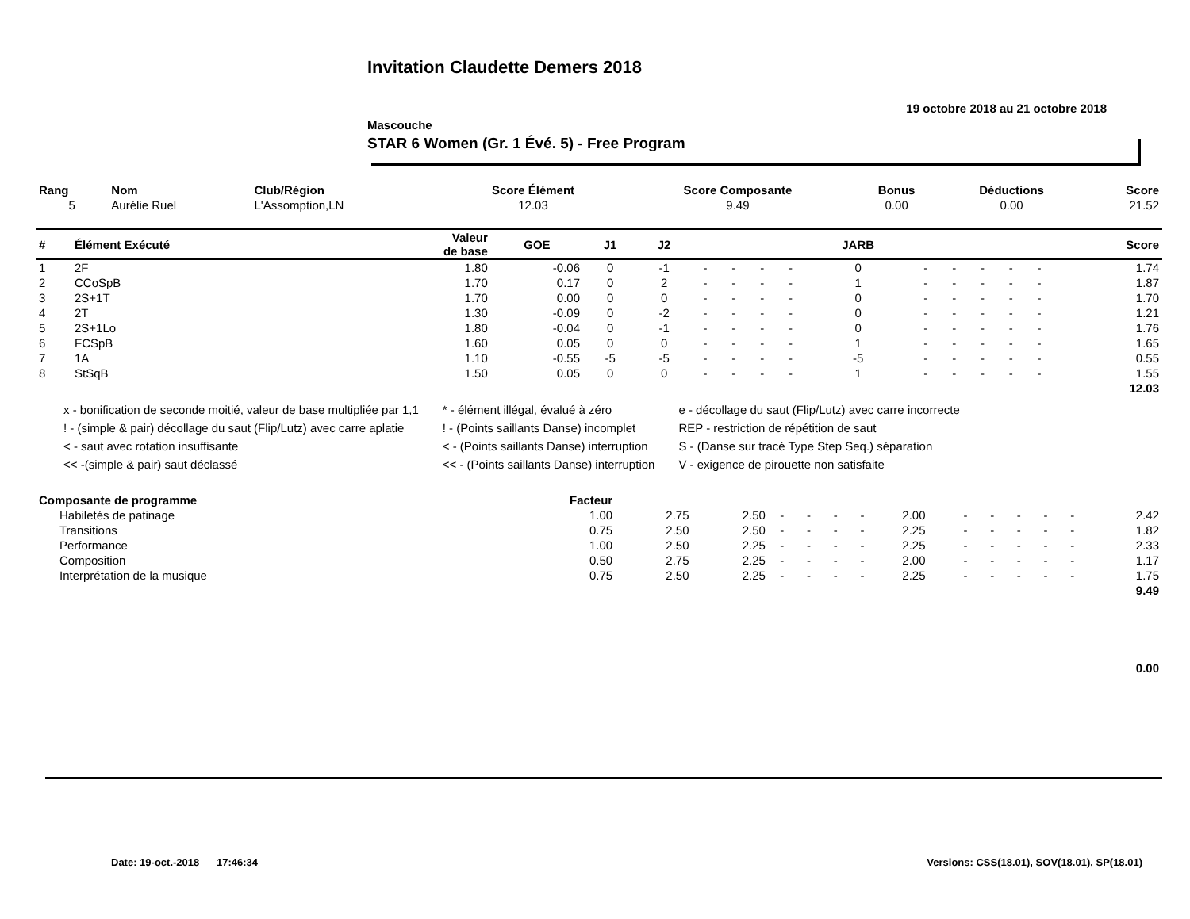Invitation Claudette Demers 2018
19 octobre 2018 au 21 octobre 2018
Mascouche
STAR 6 Women (Gr. 1 Évé. 5) - Free Program
| Rang | Nom | Club/Région | Score Élément | Score Composante | Bonus | Déductions | Score |
| --- | --- | --- | --- | --- | --- | --- | --- |
| 5 | Aurélie Ruel | L'Assomption,LN | 12.03 | 9.49 | 0.00 | 0.00 | 21.52 |
| # | Élément Exécuté | Valeur de base | GOE | J1 | J2 | | | | | JARB | | | | | | Score |
| --- | --- | --- | --- | --- | --- | --- | --- | --- | --- | --- | --- | --- | --- | --- | --- | --- |
| 1 | 2F | 1.80 | -0.06 | 0 | -1 | - | - | - | - | 0 | - | - | - | - | - | 1.74 |
| 2 | CCoSpB | 1.70 | 0.17 | 0 | 2 | - | - | - | - | 1 | - | - | - | - | - | 1.87 |
| 3 | 2S+1T | 1.70 | 0.00 | 0 | 0 | - | - | - | - | 0 | - | - | - | - | - | 1.70 |
| 4 | 2T | 1.30 | -0.09 | 0 | -2 | - | - | - | - | 0 | - | - | - | - | - | 1.21 |
| 5 | 2S+1Lo | 1.80 | -0.04 | 0 | -1 | - | - | - | - | 0 | - | - | - | - | - | 1.76 |
| 6 | FCSpB | 1.60 | 0.05 | 0 | 0 | - | - | - | - | 1 | - | - | - | - | - | 1.65 |
| 7 | 1A | 1.10 | -0.55 | -5 | -5 | - | - | - | - | -5 | - | - | - | - | - | 0.55 |
| 8 | StSqB | 1.50 | 0.05 | 0 | 0 | - | - | - | - | 1 | - | - | - | - | - | 1.55 |
| 12.03 | | | | | | | | | | | | | | | | |
x - bonification de seconde moitié, valeur de base multipliée par 1,1
! - (simple & pair) décollage du saut (Flip/Lutz) avec carre aplatie
< - saut avec rotation insuffisante
<< -(simple & pair) saut déclassé
* - élément illégal, évalué à zéro
! - (Points saillants Danse) incomplet
< - (Points saillants Danse) interruption
<< - (Points saillants Danse) interruption
e - décollage du saut (Flip/Lutz) avec carre incorrecte
REP - restriction de répétition de saut
S - (Danse sur tracé Type Step Seq.) séparation
V - exigence de pirouette non satisfaite
| Composante de programme | Facteur | | | | | | | | | | | | | |
| --- | --- | --- | --- | --- | --- | --- | --- | --- | --- | --- | --- | --- | --- | --- |
| Habiletés de patinage | 1.00 | 2.75 | 2.50 | - | - | - | - | 2.00 | - | - | - | - | - | 2.42 |
| Transitions | 0.75 | 2.50 | 2.50 | - | - | - | - | 2.25 | - | - | - | - | - | 1.82 |
| Performance | 1.00 | 2.50 | 2.25 | - | - | - | - | 2.25 | - | - | - | - | - | 2.33 |
| Composition | 0.50 | 2.75 | 2.25 | - | - | - | - | 2.00 | - | - | - | - | - | 1.17 |
| Interprétation de la musique | 0.75 | 2.50 | 2.25 | - | - | - | - | 2.25 | - | - | - | - | - | 1.75 |
| 9.49 | | | | | | | | | | | | | | |
| 0.00 | | | | | | | | | | | | | | |
Date: 19-oct.-2018 17:46:34 Versions: CSS(18.01), SOV(18.01), SP(18.01)